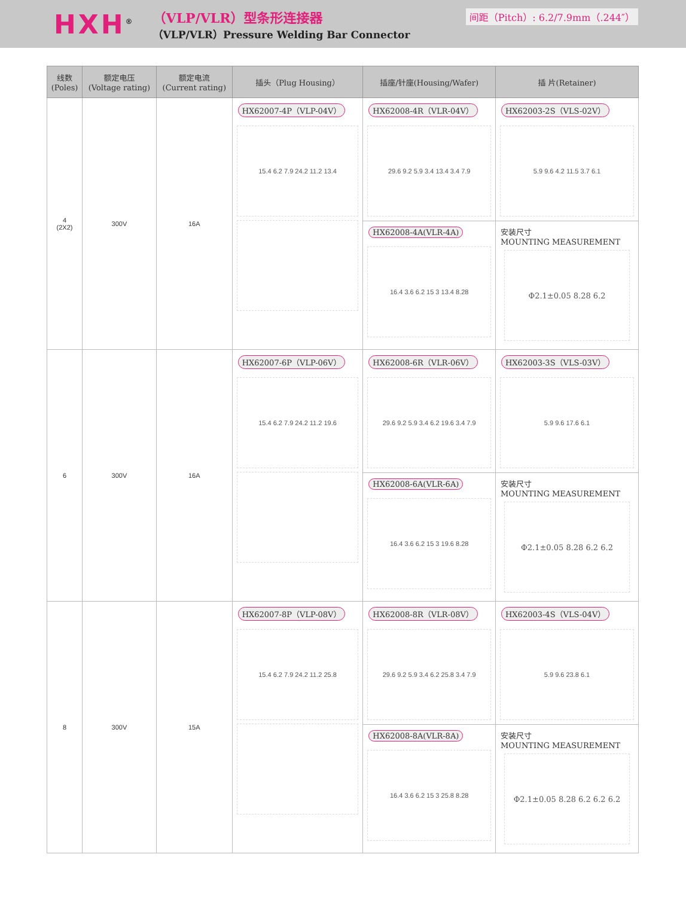HXH<sup>®</sup>
（VLP/VLR）型条形连接器
（VLP/VLR）Pressure Welding Bar Connector
间距（Pitch）: 6.2/7.9mm（.244″）
| 线数 (Poles) | 额定电压 (Voltage rating) | 额定电流 (Current rating) | 插头（Plug Housing） | 插座/针座(Housing/Wafer) | 插 片(Retainer) |
| --- | --- | --- | --- | --- | --- |
| 4 (2X2) | 300V | 16A | HX62007-4P（VLP-04V） 15.4 6.2 7.9 24.2 11.2 13.4 | HX62008-4R（VLR-04V） 29.6 9.2 5.9 3.4 13.4 3.4 7.9 | HX62003-2S（VLS-02V） 5.9 9.6 4.2 11.5 3.7 6.1 |
| | | | | HX62008-4A(VLR-4A) 16.4 3.6 6.2 15 3 13.4 8.28 | 安装尺寸 MOUNTING MEASUREMENT Φ2.1±0.05 8.28 6.2 |
| 6 | 300V | 16A | HX62007-6P（VLP-06V） 15.4 6.2 7.9 24.2 11.2 19.6 | HX62008-6R（VLR-06V） 29.6 9.2 5.9 3.4 6.2 19.6 3.4 7.9 | HX62003-3S（VLS-03V） 5.9 9.6 17.6 6.1 |
| | | | | HX62008-6A(VLR-6A) 16.4 3.6 6.2 15 3 19.6 8.28 | 安装尺寸 MOUNTING MEASUREMENT Φ2.1±0.05 8.28 6.2 6.2 |
| 8 | 300V | 15A | HX62007-8P（VLP-08V） 15.4 6.2 7.9 24.2 11.2 25.8 | HX62008-8R（VLR-08V） 29.6 9.2 5.9 3.4 6.2 25.8 3.4 7.9 | HX62003-4S（VLS-04V） 5.9 9.6 23.8 6.1 |
| | | | | HX62008-8A(VLR-8A) 16.4 3.6 6.2 15 3 25.8 8.28 | 安装尺寸 MOUNTING MEASUREMENT Φ2.1±0.05 8.28 6.2 6.2 6.2 |